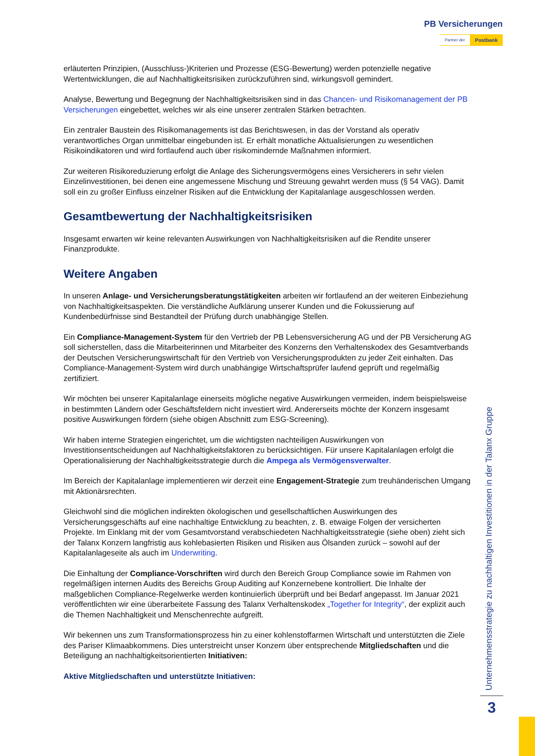PB Versicherungen
Partner der Postbank
erläuterten Prinzipien, (Ausschluss-)Kriterien und Prozesse (ESG-Bewertung) werden potenzielle negative Wertentwicklungen, die auf Nachhaltigkeitsrisiken zurückzuführen sind, wirkungsvoll gemindert.
Analyse, Bewertung und Begegnung der Nachhaltigkeitsrisiken sind in das Chancen- und Risikomanagement der PB Versicherungen eingebettet, welches wir als eine unserer zentralen Stärken betrachten.
Ein zentraler Baustein des Risikomanagements ist das Berichtswesen, in das der Vorstand als operativ verantwortliches Organ unmittelbar eingebunden ist. Er erhält monatliche Aktualisierungen zu wesentlichen Risikoindikatoren und wird fortlaufend auch über risikomindernde Maßnahmen informiert.
Zur weiteren Risikoreduzierung erfolgt die Anlage des Sicherungsvermögens eines Versicherers in sehr vielen Einzelinvestitionen, bei denen eine angemessene Mischung und Streuung gewahrt werden muss (§ 54 VAG). Damit soll ein zu großer Einfluss einzelner Risiken auf die Entwicklung der Kapitalanlage ausgeschlossen werden.
Gesamtbewertung der Nachhaltigkeitsrisiken
Insgesamt erwarten wir keine relevanten Auswirkungen von Nachhaltigkeitsrisiken auf die Rendite unserer Finanzprodukte.
Weitere Angaben
In unseren Anlage- und Versicherungsberatungstätigkeiten arbeiten wir fortlaufend an der weiteren Einbeziehung von Nachhaltigkeitsaspekten. Die verständliche Aufklärung unserer Kunden und die Fokussierung auf Kundenbedürfnisse sind Bestandteil der Prüfung durch unabhängige Stellen.
Ein Compliance-Management-System für den Vertrieb der PB Lebensversicherung AG und der PB Versicherung AG soll sicherstellen, dass die Mitarbeiterinnen und Mitarbeiter des Konzerns den Verhaltenskodex des Gesamtverbands der Deutschen Versicherungswirtschaft für den Vertrieb von Versicherungsprodukten zu jeder Zeit einhalten. Das Compliance-Management-System wird durch unabhängige Wirtschaftsprüfer laufend geprüft und regelmäßig zertifiziert.
Wir möchten bei unserer Kapitalanlage einerseits mögliche negative Auswirkungen vermeiden, indem beispielsweise in bestimmten Ländern oder Geschäftsfeldern nicht investiert wird. Andererseits möchte der Konzern insgesamt positive Auswirkungen fördern (siehe obigen Abschnitt zum ESG-Screening).
Wir haben interne Strategien eingerichtet, um die wichtigsten nachteiligen Auswirkungen von Investitionsentscheidungen auf Nachhaltigkeitsfaktoren zu berücksichtigen. Für unsere Kapitalanlagen erfolgt die Operationalisierung der Nachhaltigkeitsstrategie durch die Ampega als Vermögensverwalter.
Im Bereich der Kapitalanlage implementieren wir derzeit eine Engagement-Strategie zum treuhänderischen Umgang mit Aktionärsrechten.
Gleichwohl sind die möglichen indirekten ökologischen und gesellschaftlichen Auswirkungen des Versicherungsgeschäfts auf eine nachhaltige Entwicklung zu beachten, z. B. etwaige Folgen der versicherten Projekte. Im Einklang mit der vom Gesamtvorstand verabschiedeten Nachhaltigkeitsstrategie (siehe oben) zieht sich der Talanx Konzern langfristig aus kohlebasierten Risiken und Risiken aus Ölsanden zurück – sowohl auf der Kapitalanlageseite als auch im Underwriting.
Die Einhaltung der Compliance-Vorschriften wird durch den Bereich Group Compliance sowie im Rahmen von regelmäßigen internen Audits des Bereichs Group Auditing auf Konzernebene kontrolliert. Die Inhalte der maßgeblichen Compliance-Regelwerke werden kontinuierlich überprüft und bei Bedarf angepasst. Im Januar 2021 veröffentlichten wir eine überarbeitete Fassung des Talanx Verhaltenskodex „Together for Integrity“, der explizit auch die Themen Nachhaltigkeit und Menschenrechte aufgreift.
Wir bekennen uns zum Transformationsprozess hin zu einer kohlenstoffarmen Wirtschaft und unterstützten die Ziele des Pariser Klimaabkommens. Dies unterstreicht unser Konzern über entsprechende Mitgliedschaften und die Beteiligung an nachhaltigkeitsorientierten Initiativen:
Aktive Mitgliedschaften und unterstützte Initiativen:
Unternehmensstrategie zu nachhaltigen Investitionen in der Talanx Gruppe
3